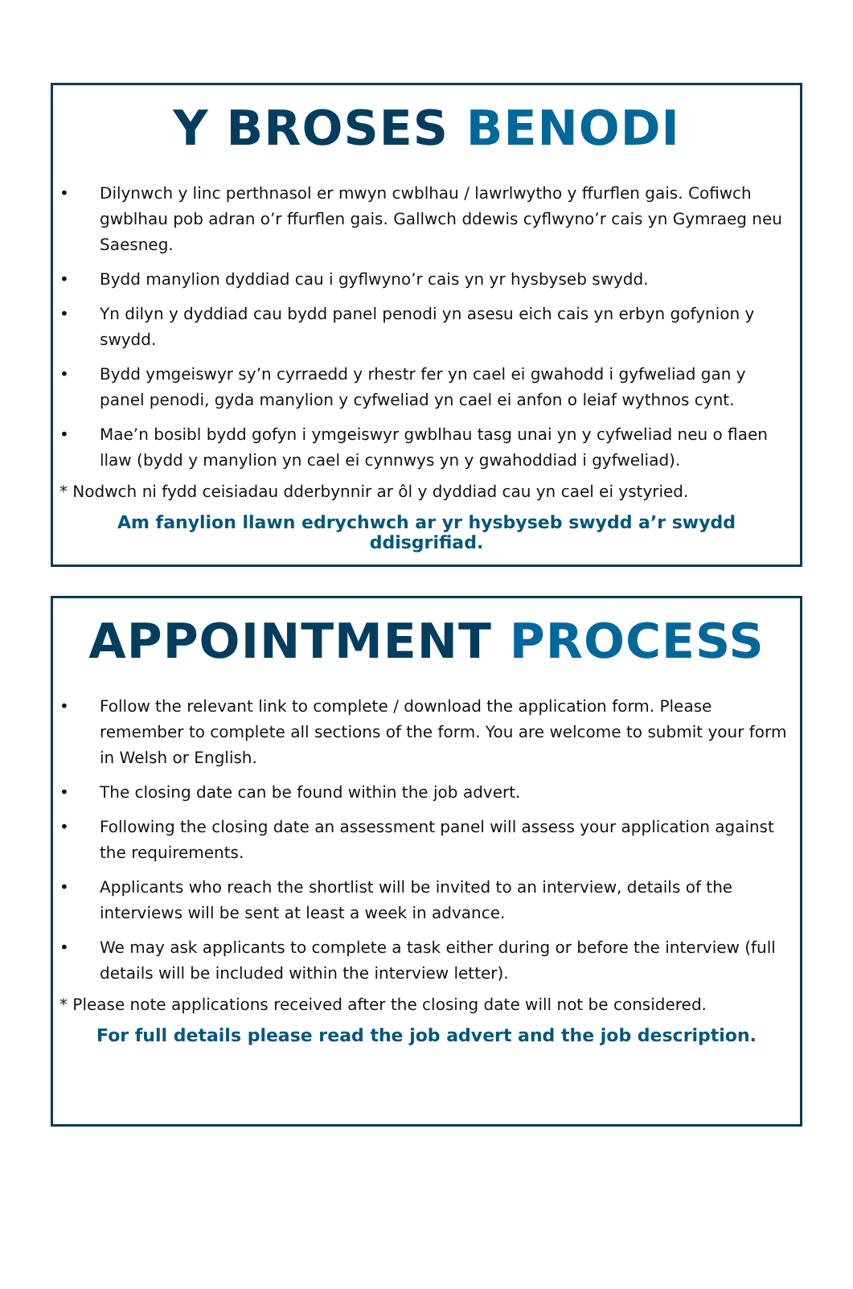Y BROSES BENODI
• Dilynwch y linc perthnasol er mwyn cwblhau / lawrlwytho y ffurflen gais. Cofiwch gwblhau pob adran o’r ffurflen gais. Gallwch ddewis cyflwyno’r cais yn Gymraeg neu Saesneg.
• Bydd manylion dyddiad cau i gyflwyno’r cais yn yr hysbyseb swydd.
• Yn dilyn y dyddiad cau bydd panel penodi yn asesu eich cais yn erbyn gofynion y swydd.
• Bydd ymgeiswyr sy’n cyrraedd y rhestr fer yn cael ei gwahodd i gyfweliad gan y panel penodi, gyda manylion y cyfweliad yn cael ei anfon o leiaf wythnos cynt.
• Mae’n bosibl bydd gofyn i ymgeiswyr gwblhau tasg unai yn y cyfweliad neu o flaen llaw (bydd y manylion yn cael ei cynnwys yn y gwahoddiad i gyfweliad).
* Nodwch ni fydd ceisiadau dderbynnir ar ôl y dyddiad cau yn cael ei ystyried.
Am fanylion llawn edrychwch ar yr hysbyseb swydd a’r swydd ddisgrifiad.
APPOINTMENT PROCESS
• Follow the relevant link to complete / download the application form. Please remember to complete all sections of the form. You are welcome to submit your form in Welsh or English.
• The closing date can be found within the job advert.
• Following the closing date an assessment panel will assess your application against the requirements.
• Applicants who reach the shortlist will be invited to an interview, details of the interviews will be sent at least a week in advance.
• We may ask applicants to complete a task either during or before the interview (full details will be included within the interview letter).
* Please note applications received after the closing date will not be considered.
For full details please read the job advert and the job description.